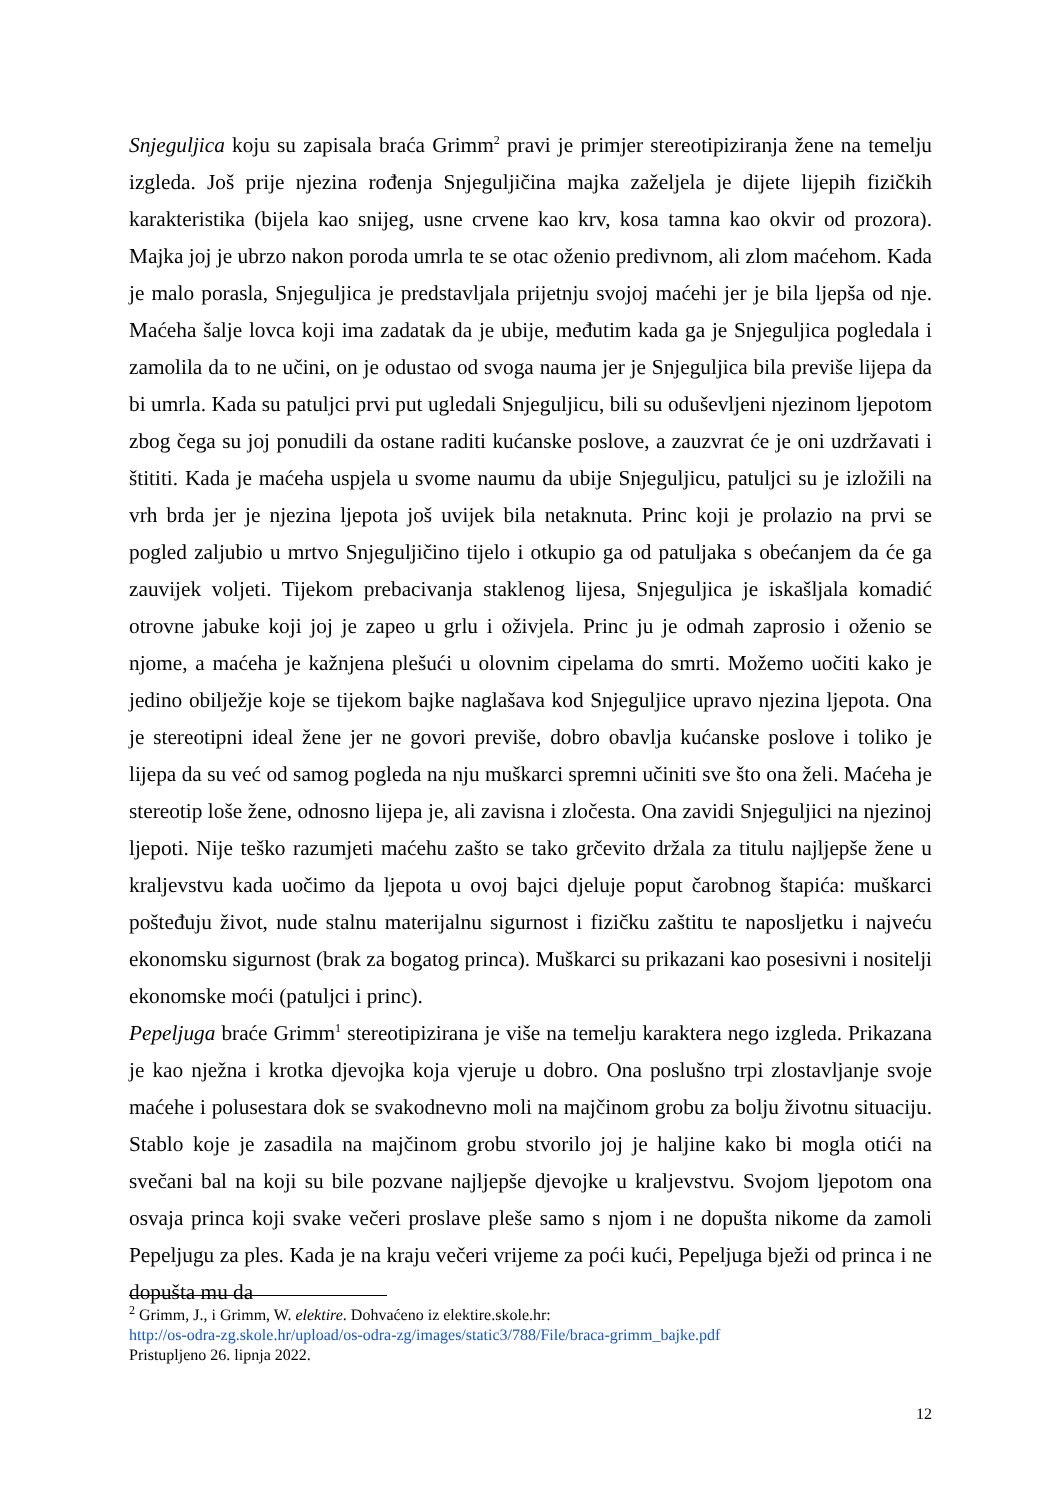Snjeguljica koju su zapisala braća Grimm<sup>2</sup> pravi je primjer stereotipiziranja žene na temelju izgleda. Još prije njezina rođenja Snjeguljičina majka zaželjela je dijete lijepih fizičkih karakteristika (bijela kao snijeg, usne crvene kao krv, kosa tamna kao okvir od prozora). Majka joj je ubrzo nakon poroda umrla te se otac oženio predivnom, ali zlom maćehom. Kada je malo porasla, Snjeguljica je predstavljala prijetnju svojoj maćehi jer je bila ljepša od nje. Maćeha šalje lovca koji ima zadatak da je ubije, međutim kada ga je Snjeguljica pogledala i zamolila da to ne učini, on je odustao od svoga nauma jer je Snjeguljica bila previše lijepa da bi umrla. Kada su patuljci prvi put ugledali Snjeguljicu, bili su oduševljeni njezinom ljepotom zbog čega su joj ponudili da ostane raditi kućanske poslove, a zauzvrat će je oni uzdržavati i štititi. Kada je maćeha uspjela u svome naumu da ubije Snjeguljicu, patuljci su je izložili na vrh brda jer je njezina ljepota još uvijek bila netaknuta. Princ koji je prolazio na prvi se pogled zaljubio u mrtvo Snjeguljičino tijelo i otkupio ga od patuljaka s obećanjem da će ga zauvijek voljeti. Tijekom prebacivanja staklenog lijesa, Snjeguljica je iskašljala komadić otrovne jabuke koji joj je zapeo u grlu i oživjela. Princ ju je odmah zaprosio i oženio se njome, a maćeha je kažnjena plešući u olovnim cipelama do smrti. Možemo uočiti kako je jedino obilježje koje se tijekom bajke naglašava kod Snjeguljice upravo njezina ljepota. Ona je stereotipni ideal žene jer ne govori previše, dobro obavlja kućanske poslove i toliko je lijepa da su već od samog pogleda na nju muškarci spremni učiniti sve što ona želi. Maćeha je stereotip loše žene, odnosno lijepa je, ali zavisna i zločesta. Ona zavidi Snjeguljici na njezinoj ljepoti. Nije teško razumjeti maćehu zašto se tako grčevito držala za titulu najljepše žene u kraljevstvu kada uočimo da ljepota u ovoj bajci djeluje poput čarobnog štapića: muškarci pošteđuju život, nude stalnu materijalnu sigurnost i fizičku zaštitu te naposljetku i najveću ekonomsku sigurnost (brak za bogatog princa). Muškarci su prikazani kao posesivni i nositelji ekonomske moći (patuljci i princ).
Pepeljuga braće Grimm<sup>1</sup> stereotipizirana je više na temelju karaktera nego izgleda. Prikazana je kao nježna i krotka djevojka koja vjeruje u dobro. Ona poslušno trpi zlostavljanje svoje maćehe i polusestara dok se svakodnevno moli na majčinom grobu za bolju životnu situaciju. Stablo koje je zasadila na majčinom grobu stvorilo joj je haljine kako bi mogla otići na svečani bal na koji su bile pozvane najljepše djevojke u kraljevstvu. Svojom ljepotom ona osvaja princa koji svake večeri proslave pleše samo s njom i ne dopušta nikome da zamoli Pepeljugu za ples. Kada je na kraju večeri vrijeme za poći kući, Pepeljuga bježi od princa i ne dopušta mu da
<sup>2</sup> Grimm, J., i Grimm, W. elektire. Dohvaćeno iz elektire.skole.hr:
http://os-odra-zg.skole.hr/upload/os-odra-zg/images/static3/788/File/braca-grimm_bajke.pdf
Pristupljeno 26. lipnja 2022.
12